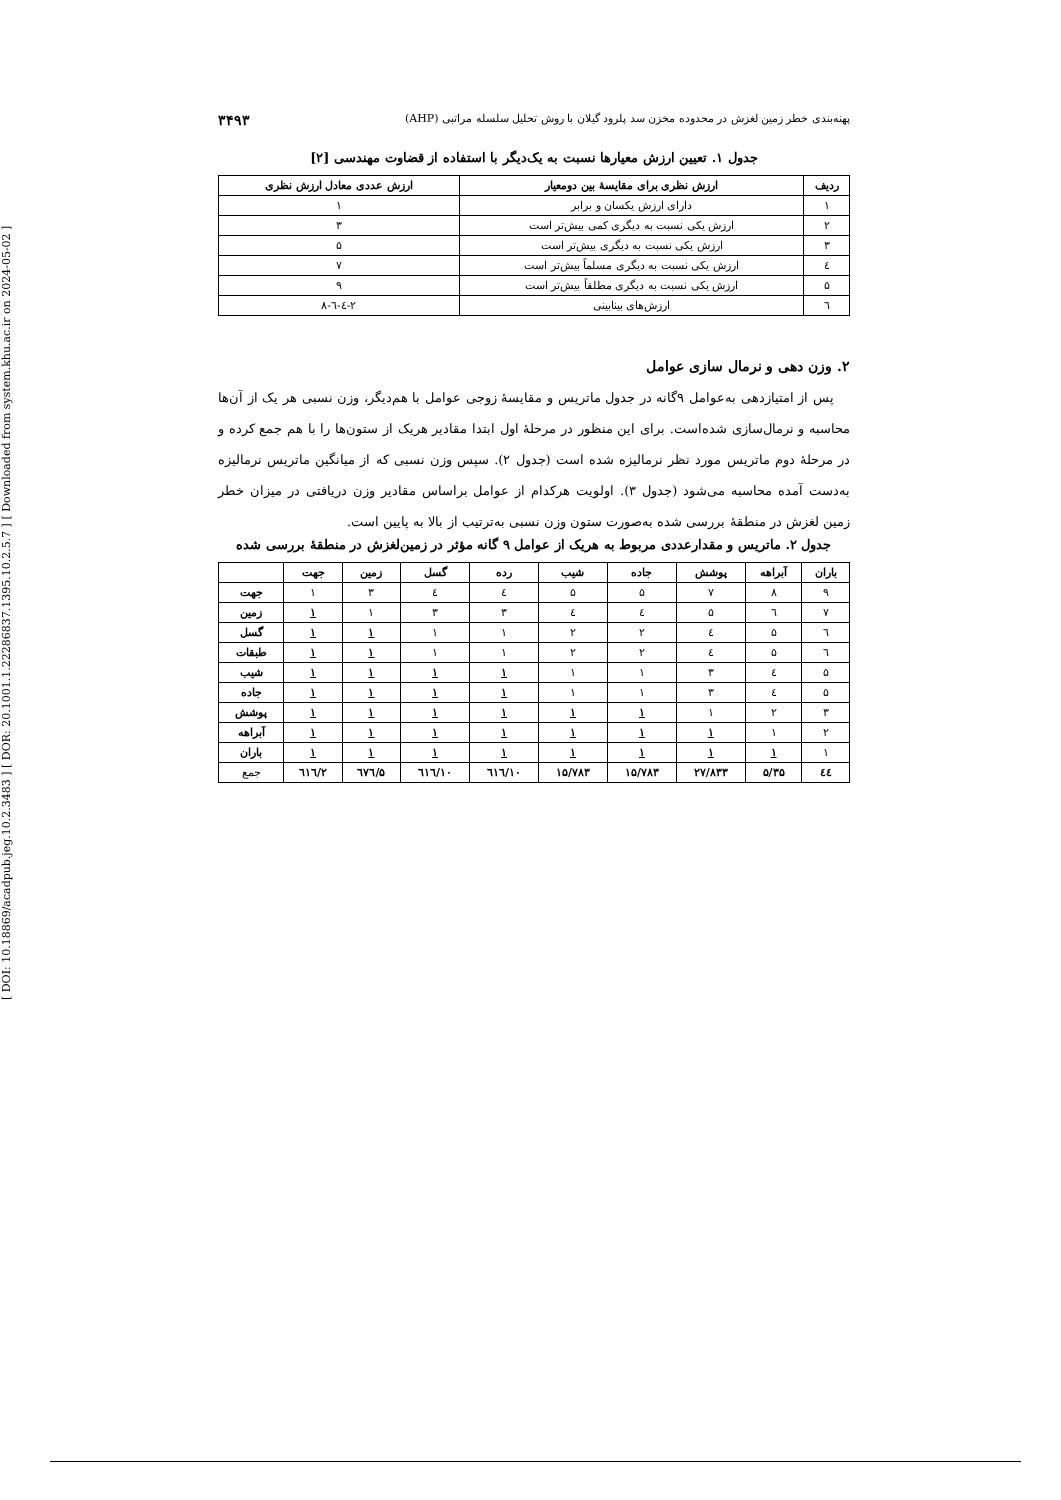[ DOI: 10.18869/acadpub.jeg.10.2.3483 ] [ DOR: 20.1001.1.22286837.1395.10.2.5.7 ] [ Downloaded from system.khu.ac.ir on 2024-05-02 ]
پهنه‌بندی خطر زمین لغزش در محدوده مخزن سد پلرود گیلان با روش تحلیل سلسله مراتبی (AHP) ۳۴۹۳
جدول ۱. تعیین ارزش معیارها نسبت به یک‌دیگر با استفاده از قضاوت مهندسی [۲]
| ردیف | ارزش نظری برای مقایسهٔ بین دومعیار | ارزش عددی معادل ارزش نظری |
| --- | --- | --- |
| ۱ | دارای ارزش یکسان و برابر | ۱ |
| ۲ | ارزش یکی نسبت به دیگری کمی بیش‌تر است | ۳ |
| ۳ | ارزش یکی نسبت به دیگری بیش‌تر است | ۵ |
| ٤ | ارزش یکی نسبت به دیگری مسلماً بیش‌تر است | ۷ |
| ۵ | ارزش یکی نسبت به دیگری مطلقاً بیش‌تر است | ۹ |
| ٦ | ارزش‌های بینابینی | ۲-٤-٦-۸ |
۲. وزن دهی و نرمال سازی عوامل
پس از امتیازدهی به‌عوامل ۹گانه در جدول ماتریس و مقایسهٔ زوجی عوامل با هم‌دیگر، وزن نسبی هر یک از آن‌ها محاسبه و نرمال‌سازی شده‌است. برای این منظور در مرحلهٔ اول ابتدا مقادیر هریک از ستون‌ها را با هم جمع کرده و در مرحلهٔ دوم ماتریس مورد نظر نرمالیزه شده است (جدول ۲). سپس وزن نسبی که از میانگین ماتریس نرمالیزه به‌دست آمده محاسبه می‌شود (جدول ۳). اولویت هرکدام از عوامل براساس مقادیر وزن دریافتی در میزان خطر زمین لغزش در منطقهٔ بررسی شده به‌صورت ستون وزن نسبی به‌ترتیب از بالا به پایین است.
جدول ۲. ماتریس و مقدارعددی مربوط به هریک از عوامل ۹ گانه مؤثر در زمین‌لغزش در منطقهٔ بررسی شده
| باران | آبراهه | پوشش | جاده | شیب | رده | گسل | زمین | جهت | |
| --- | --- | --- | --- | --- | --- | --- | --- | --- | --- |
| ۹ | ۸ | ۷ | ۵ | ۵ | ٤ | ٤ | ۳ | ۱ | جهت |
| ۷ | ٦ | ۵ | ٤ | ٤ | ۳ | ۳ | ۱ | ۱ | زمین |
| ٦ | ۵ | ٤ | ۲ | ۲ | ۱ | ۱ | ۱ | ۱ | گسل |
| ٦ | ۵ | ٤ | ۲ | ۲ | ۱ | ۱ | ۱ | ۱ | طبقات |
| ۵ | ٤ | ۳ | ۱ | ۱ | ۱ | ۱ | ۱ | ۱ | شیب |
| ۵ | ٤ | ۳ | ۱ | ۱ | ۱ | ۱ | ۱ | ۱ | جاده |
| ۳ | ۲ | ۱ | ۱ | ۱ | ۱ | ۱ | ۱ | ۱ | پوشش |
| ۲ | ۱ | ۱ | ۱ | ۱ | ۱ | ۱ | ۱ | ۱ | آبراهه |
| ۱ | ۱ | ۱ | ۱ | ۱ | ۱ | ۱ | ۱ | ۱ | باران |
| ٤٤ | ۵/۳۵ | ۲۷/۸۳۳ | ۱۵/۷۸۳ | ۱۵/۷۸۳ | ۱۰/٦۱٦ | ۱۰/٦۱٦ | ۵/٦۷٦ | ۲/٦۱٦ | جمع |